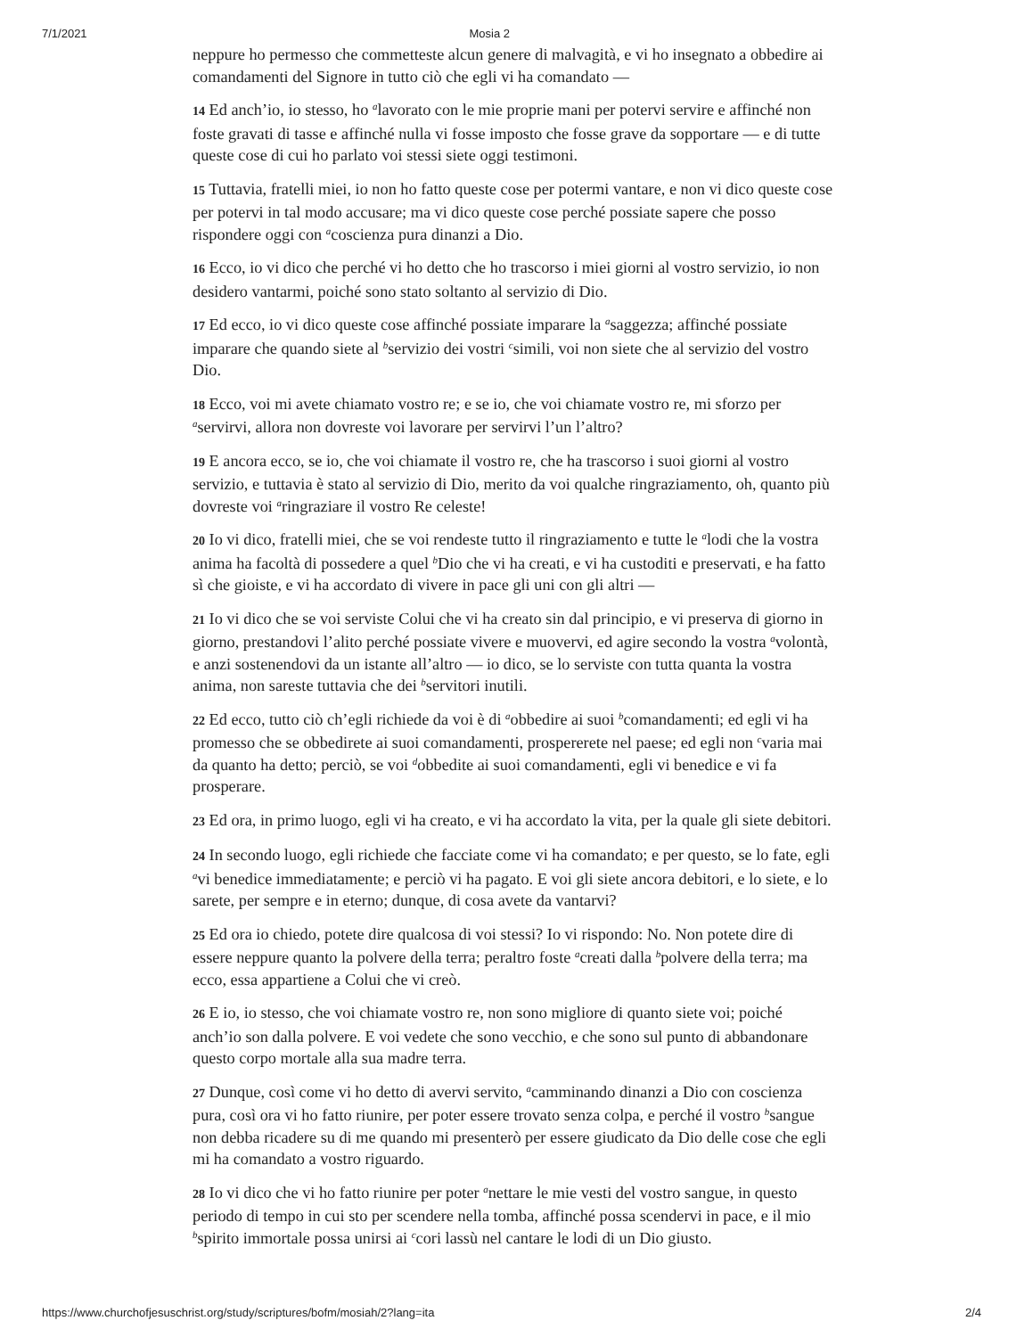7/1/2021 Mosia 2
neppure ho permesso che commetteste alcun genere di malvagità, e vi ho insegnato a obbedire ai comandamenti del Signore in tutto ciò che egli vi ha comandato —
14 Ed anch’io, io stesso, ho <sup>a</sup>lavorato con le mie proprie mani per potervi servire e affinché non foste gravati di tasse e affinché nulla vi fosse imposto che fosse grave da sopportare — e di tutte queste cose di cui ho parlato voi stessi siete oggi testimoni.
15 Tuttavia, fratelli miei, io non ho fatto queste cose per potermi vantare, e non vi dico queste cose per potervi in tal modo accusare; ma vi dico queste cose perché possiate sapere che posso rispondere oggi con <sup>a</sup>coscienza pura dinanzi a Dio.
16 Ecco, io vi dico che perché vi ho detto che ho trascorso i miei giorni al vostro servizio, io non desidero vantarmi, poiché sono stato soltanto al servizio di Dio.
17 Ed ecco, io vi dico queste cose affinché possiate imparare la <sup>a</sup>saggezza; affinché possiate imparare che quando siete al <sup>b</sup>servizio dei vostri <sup>c</sup>simili, voi non siete che al servizio del vostro Dio.
18 Ecco, voi mi avete chiamato vostro re; e se io, che voi chiamate vostro re, mi sforzo per <sup>a</sup>servirvi, allora non dovreste voi lavorare per servirvi l’un l’altro?
19 E ancora ecco, se io, che voi chiamate il vostro re, che ha trascorso i suoi giorni al vostro servizio, e tuttavia è stato al servizio di Dio, merito da voi qualche ringraziamento, oh, quanto più dovreste voi <sup>a</sup>ringraziare il vostro Re celeste!
20 Io vi dico, fratelli miei, che se voi rendeste tutto il ringraziamento e tutte le <sup>a</sup>lodi che la vostra anima ha facoltà di possedere a quel <sup>b</sup>Dio che vi ha creati, e vi ha custoditi e preservati, e ha fatto sì che gioiste, e vi ha accordato di vivere in pace gli uni con gli altri —
21 Io vi dico che se voi serviste Colui che vi ha creato sin dal principio, e vi preserva di giorno in giorno, prestandovi l’alito perché possiate vivere e muovervi, ed agire secondo la vostra <sup>a</sup>volontà, e anzi sostenendovi da un istante all’altro — io dico, se lo serviste con tutta quanta la vostra anima, non sareste tuttavia che dei <sup>b</sup>servitori inutili.
22 Ed ecco, tutto ciò ch’egli richiede da voi è di <sup>a</sup>obbedire ai suoi <sup>b</sup>comandamenti; ed egli vi ha promesso che se obbedirete ai suoi comandamenti, prospererete nel paese; ed egli non <sup>c</sup>varia mai da quanto ha detto; perciò, se voi <sup>d</sup>obbedite ai suoi comandamenti, egli vi benedice e vi fa prosperare.
23 Ed ora, in primo luogo, egli vi ha creato, e vi ha accordato la vita, per la quale gli siete debitori.
24 In secondo luogo, egli richiede che facciate come vi ha comandato; e per questo, se lo fate, egli <sup>a</sup>vi benedice immediatamente; e perciò vi ha pagato. E voi gli siete ancora debitori, e lo siete, e lo sarete, per sempre e in eterno; dunque, di cosa avete da vantarvi?
25 Ed ora io chiedo, potete dire qualcosa di voi stessi? Io vi rispondo: No. Non potete dire di essere neppure quanto la polvere della terra; peraltro foste <sup>a</sup>creati dalla <sup>b</sup>polvere della terra; ma ecco, essa appartiene a Colui che vi creò.
26 E io, io stesso, che voi chiamate vostro re, non sono migliore di quanto siete voi; poiché anch’io son dalla polvere. E voi vedete che sono vecchio, e che sono sul punto di abbandonare questo corpo mortale alla sua madre terra.
27 Dunque, così come vi ho detto di avervi servito, <sup>a</sup>camminando dinanzi a Dio con coscienza pura, così ora vi ho fatto riunire, per poter essere trovato senza colpa, e perché il vostro <sup>b</sup>sangue non debba ricadere su di me quando mi presenterò per essere giudicato da Dio delle cose che egli mi ha comandato a vostro riguardo.
28 Io vi dico che vi ho fatto riunire per poter <sup>a</sup>nettare le mie vesti del vostro sangue, in questo periodo di tempo in cui sto per scendere nella tomba, affinché possa scendervi in pace, e il mio <sup>b</sup>spirito immortale possa unirsi ai <sup>c</sup>cori lassù nel cantare le lodi di un Dio giusto.
https://www.churchofjesuschrist.org/study/scriptures/bofm/mosiah/2?lang=ita 2/4